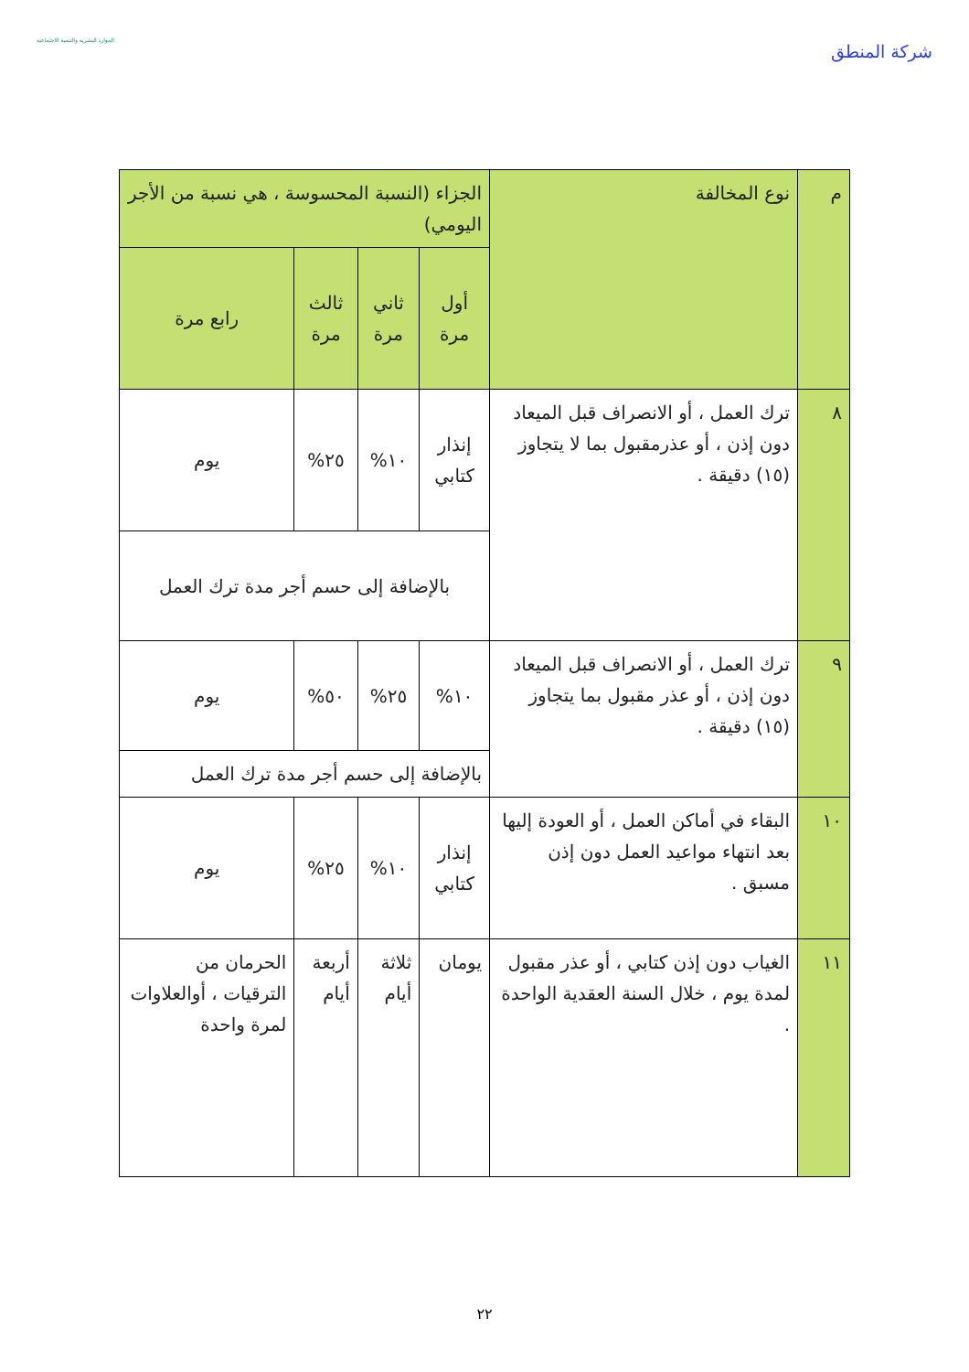شركة المنطق
الموارد البشرية والتنمية الاجتماعية
| م | نوع المخالفة | الجزاء (النسبة المحسوسة ، هي نسبة من الأجر اليومي) | | | |
| --- | --- | --- | --- | --- | --- |
| | | أول مرة | ثاني مرة | ثالث مرة | رابع مرة |
| ٨ | ترك العمل ، أو الانصراف قبل الميعاد دون إذن ، أو عذرمقبول بما لا يتجاوز (١٥) دقيقة . | إنذار كتابي | ١٠% | ٢٥% | يوم |
| | | بالإضافة إلى حسم أجر مدة ترك العمل | | | |
| ٩ | ترك العمل ، أو الانصراف قبل الميعاد دون إذن ، أو عذر مقبول بما يتجاوز (١٥) دقيقة . | ١٠% | ٢٥% | ٥٠% | يوم |
| | | بالإضافة إلى حسم أجر مدة ترك العمل | | | |
| ١٠ | البقاء في أماكن العمل ، أو العودة إليها بعد انتهاء مواعيد العمل دون إذن مسبق . | إنذار كتابي | ١٠% | ٢٥% | يوم |
| ١١ | الغياب دون إذن كتابي ، أو عذر مقبول لمدة يوم ، خلال السنة العقدية الواحدة . | يومان | ثلاثة أيام | أربعة أيام | الحرمان من الترقيات ، أوالعلاوات لمرة واحدة |
٢٢